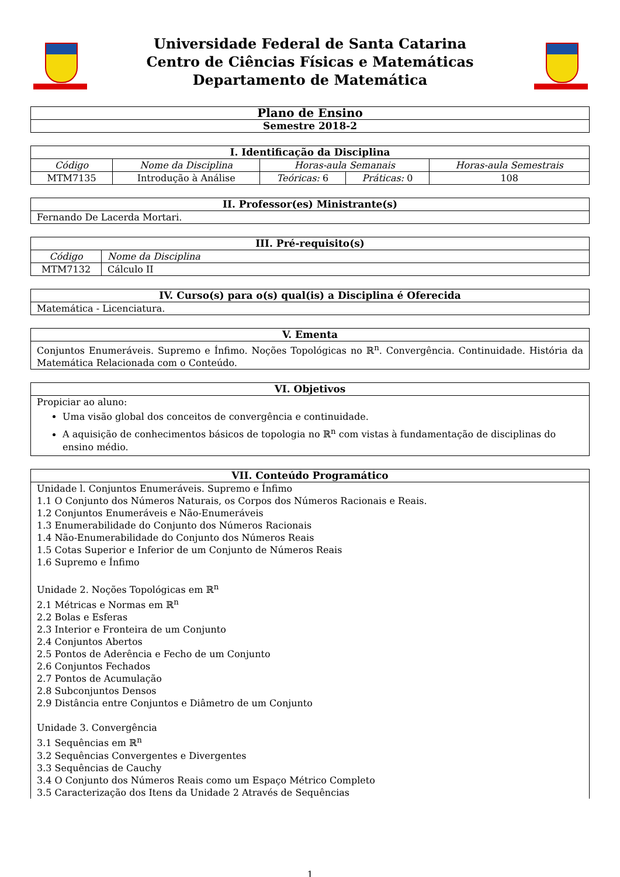Universidade Federal de Santa Catarina
Centro de Ciências Físicas e Matemáticas
Departamento de Matemática
| Plano de Ensino |
| --- |
| Semestre 2018-2 |
| I. Identificação da Disciplina | | | | |
| --- | --- | --- | --- | --- |
| Código | Nome da Disciplina | Horas-aula Semanais | | Horas-aula Semestrais |
| MTM7135 | Introdução à Análise | Teóricas: 6 | Práticas: 0 | 108 |
| II. Professor(es) Ministrante(s) |
| --- |
| Fernando De Lacerda Mortari. |
| III. Pré-requisito(s) | |
| --- | --- |
| Código | Nome da Disciplina |
| MTM7132 | Cálculo II |
| IV. Curso(s) para o(s) qual(is) a Disciplina é Oferecida |
| --- |
| Matemática - Licenciatura. |
| V. Ementa |
| --- |
| Conjuntos Enumeráveis. Supremo e Ínfimo. Noções Topológicas no ℝ<sup>n</sup>. Convergência. Continuidade. História da Matemática Relacionada com o Conteúdo. |
| VI. Objetivos |
| --- |
| Propiciar ao aluno: Uma visão global dos conceitos de convergência e continuidade. A aquisição de conhecimentos básicos de topologia no ℝ<sup>n</sup> com vistas à fundamentação de disciplinas do ensino médio. |
| VII. Conteúdo Programático |
| --- |
| Unidade l. Conjuntos Enumeráveis. Supremo e Ínfimo 1.1 O Conjunto dos Números Naturais, os Corpos dos Números Racionais e Reais. 1.2 Conjuntos Enumeráveis e Não-Enumeráveis 1.3 Enumerabilidade do Conjunto dos Números Racionais 1.4 Não-Enumerabilidade do Conjunto dos Números Reais 1.5 Cotas Superior e Inferior de um Conjunto de Números Reais 1.6 Supremo e Ínfimo Unidade 2. Noções Topológicas em ℝ<sup>n</sup> 2.1 Métricas e Normas em ℝ<sup>n</sup> 2.2 Bolas e Esferas 2.3 Interior e Fronteira de um Conjunto 2.4 Conjuntos Abertos 2.5 Pontos de Aderência e Fecho de um Conjunto 2.6 Conjuntos Fechados 2.7 Pontos de Acumulação 2.8 Subconjuntos Densos 2.9 Distância entre Conjuntos e Diâmetro de um Conjunto Unidade 3. Convergência 3.1 Sequências em ℝ<sup>n</sup> 3.2 Sequências Convergentes e Divergentes 3.3 Sequências de Cauchy 3.4 O Conjunto dos Números Reais como um Espaço Métrico Completo 3.5 Caracterização dos Itens da Unidade 2 Através de Sequências |
1